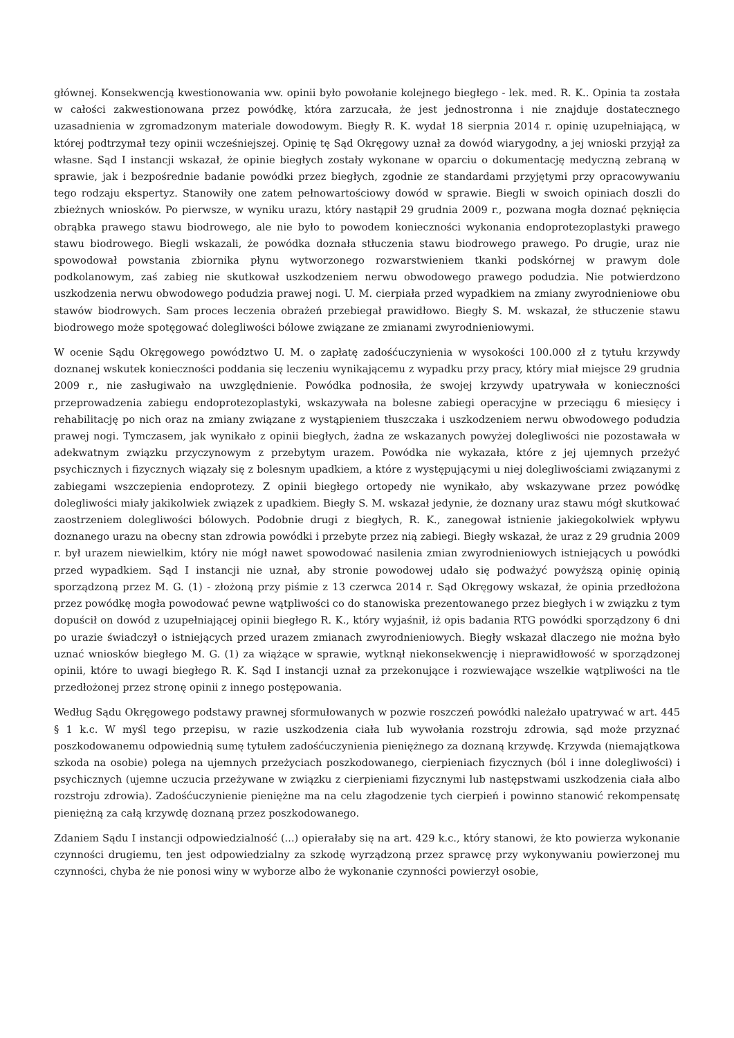głównej. Konsekwencją kwestionowania ww. opinii było powołanie kolejnego biegłego - lek. med. R. K.. Opinia ta została w całości zakwestionowana przez powódkę, która zarzucała, że jest jednostronna i nie znajduje dostatecznego uzasadnienia w zgromadzonym materiale dowodowym. Biegły R. K. wydał 18 sierpnia 2014 r. opinię uzupełniającą, w której podtrzymał tezy opinii wcześniejszej. Opinię tę Sąd Okręgowy uznał za dowód wiarygodny, a jej wnioski przyjął za własne. Sąd I instancji wskazał, że opinie biegłych zostały wykonane w oparciu o dokumentację medyczną zebraną w sprawie, jak i bezpośrednie badanie powódki przez biegłych, zgodnie ze standardami przyjętymi przy opracowywaniu tego rodzaju ekspertyz. Stanowiły one zatem pełnowartościowy dowód w sprawie. Biegli w swoich opiniach doszli do zbieżnych wniosków. Po pierwsze, w wyniku urazu, który nastąpił 29 grudnia 2009 r., pozwana mogła doznać pęknięcia obrąbka prawego stawu biodrowego, ale nie było to powodem konieczności wykonania endoprotezoplastyki prawego stawu biodrowego. Biegli wskazali, że powódka doznała stłuczenia stawu biodrowego prawego. Po drugie, uraz nie spowodował powstania zbiornika płynu wytworzonego rozwarstwieniem tkanki podskórnej w prawym dole podkolanowym, zaś zabieg nie skutkował uszkodzeniem nerwu obwodowego prawego podudzia. Nie potwierdzono uszkodzenia nerwu obwodowego podudzia prawej nogi. U. M. cierpiała przed wypadkiem na zmiany zwyrodnieniowe obu stawów biodrowych. Sam proces leczenia obrażeń przebiegał prawidłowo. Biegły S. M. wskazał, że stłuczenie stawu biodrowego może spotęgować dolegliwości bólowe związane ze zmianami zwyrodnieniowymi.
W ocenie Sądu Okręgowego powództwo U. M. o zapłatę zadośćuczynienia w wysokości 100.000 zł z tytułu krzywdy doznanej wskutek konieczności poddania się leczeniu wynikającemu z wypadku przy pracy, który miał miejsce 29 grudnia 2009 r., nie zasługiwało na uwzględnienie. Powódka podnosiła, że swojej krzywdy upatrywała w konieczności przeprowadzenia zabiegu endoprotezoplastyki, wskazywała na bolesne zabiegi operacyjne w przeciągu 6 miesięcy i rehabilitację po nich oraz na zmiany związane z wystąpieniem tłuszczaka i uszkodzeniem nerwu obwodowego podudzia prawej nogi. Tymczasem, jak wynikało z opinii biegłych, żadna ze wskazanych powyżej dolegliwości nie pozostawała w adekwatnym związku przyczynowym z przebytym urazem. Powódka nie wykazała, które z jej ujemnych przeżyć psychicznych i fizycznych wiązały się z bolesnym upadkiem, a które z występującymi u niej dolegliwościami związanymi z zabiegami wszczepienia endoprotezy. Z opinii biegłego ortopedy nie wynikało, aby wskazywane przez powódkę dolegliwości miały jakikolwiek związek z upadkiem. Biegły S. M. wskazał jedynie, że doznany uraz stawu mógł skutkować zaostrzeniem dolegliwości bólowych. Podobnie drugi z biegłych, R. K., zanegował istnienie jakiegokolwiek wpływu doznanego urazu na obecny stan zdrowia powódki i przebyte przez nią zabiegi. Biegły wskazał, że uraz z 29 grudnia 2009 r. był urazem niewielkim, który nie mógł nawet spowodować nasilenia zmian zwyrodnieniowych istniejących u powódki przed wypadkiem. Sąd I instancji nie uznał, aby stronie powodowej udało się podważyć powyższą opinię opinią sporządzoną przez M. G. (1) - złożoną przy piśmie z 13 czerwca 2014 r. Sąd Okręgowy wskazał, że opinia przedłożona przez powódkę mogła powodować pewne wątpliwości co do stanowiska prezentowanego przez biegłych i w związku z tym dopuścił on dowód z uzupełniającej opinii biegłego R. K., który wyjaśnił, iż opis badania RTG powódki sporządzony 6 dni po urazie świadczył o istniejących przed urazem zmianach zwyrodnieniowych. Biegły wskazał dlaczego nie można było uznać wniosków biegłego M. G. (1) za wiążące w sprawie, wytknął niekonsekwencję i nieprawidłowość w sporządzonej opinii, które to uwagi biegłego R. K. Sąd I instancji uznał za przekonujące i rozwiewające wszelkie wątpliwości na tle przedłożonej przez stronę opinii z innego postępowania.
Według Sądu Okręgowego podstawy prawnej sformułowanych w pozwie roszczeń powódki należało upatrywać w art. 445 § 1 k.c. W myśl tego przepisu, w razie uszkodzenia ciała lub wywołania rozstroju zdrowia, sąd może przyznać poszkodowanemu odpowiednią sumę tytułem zadośćuczynienia pieniężnego za doznaną krzywdę. Krzywda (niemajątkowa szkoda na osobie) polega na ujemnych przeżyciach poszkodowanego, cierpieniach fizycznych (ból i inne dolegliwości) i psychicznych (ujemne uczucia przeżywane w związku z cierpieniami fizycznymi lub następstwami uszkodzenia ciała albo rozstroju zdrowia). Zadośćuczynienie pieniężne ma na celu złagodzenie tych cierpień i powinno stanowić rekompensatę pieniężną za całą krzywdę doznaną przez poszkodowanego.
Zdaniem Sądu I instancji odpowiedzialność (...) opierałaby się na art. 429 k.c., który stanowi, że kto powierza wykonanie czynności drugiemu, ten jest odpowiedzialny za szkodę wyrządzoną przez sprawcę przy wykonywaniu powierzonej mu czynności, chyba że nie ponosi winy w wyborze albo że wykonanie czynności powierzył osobie,